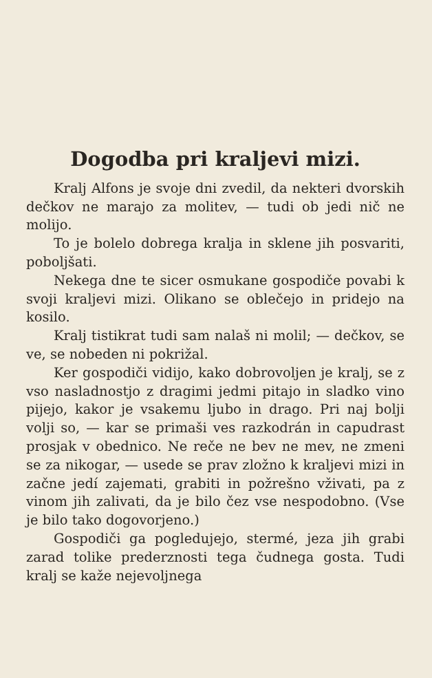Dogodba pri kraljevi mizi.
Kralj Alfons je svoje dni zvedil, da nekteri dvorskih dečkov ne marajo za molitev, — tudi ob jedi nič ne molijo.
To je bolelo dobrega kralja in sklene jih posvariti, poboljšati.
Nekega dne te sicer osmukane gospodiče povabi k svoji kraljevi mizi. Olikano se oblečejo in pridejo na kosilo.
Kralj tistikrat tudi sam nalaš ni molil; — dečkov, se ve, se nobeden ni pokrižal.
Ker gospodiči vidijo, kako dobrovoljen je kralj, se z vso nasladnostjo z dragimi jedmi pitajo in sladko vino pijejo, kakor je vsakemu ljubo in drago. Pri naj bolji volji so, — kar se primaši ves razkodrán in capudrast prosjak v obednico. Ne reče ne bev ne mev, ne zmeni se za nikogar, — usede se prav zložno k kraljevi mizi in začne jedí zajemati, grabiti in požrešno vživati, pa z vinom jih zalivati, da je bilo čez vse nespodobno. (Vse je bilo tako dogovorjeno.)
Gospodiči ga pogledujejo, stermé, jeza jih grabi zarad tolike prederznosti tega čudnega gosta. Tudi kralj se kaže nejevoljnega